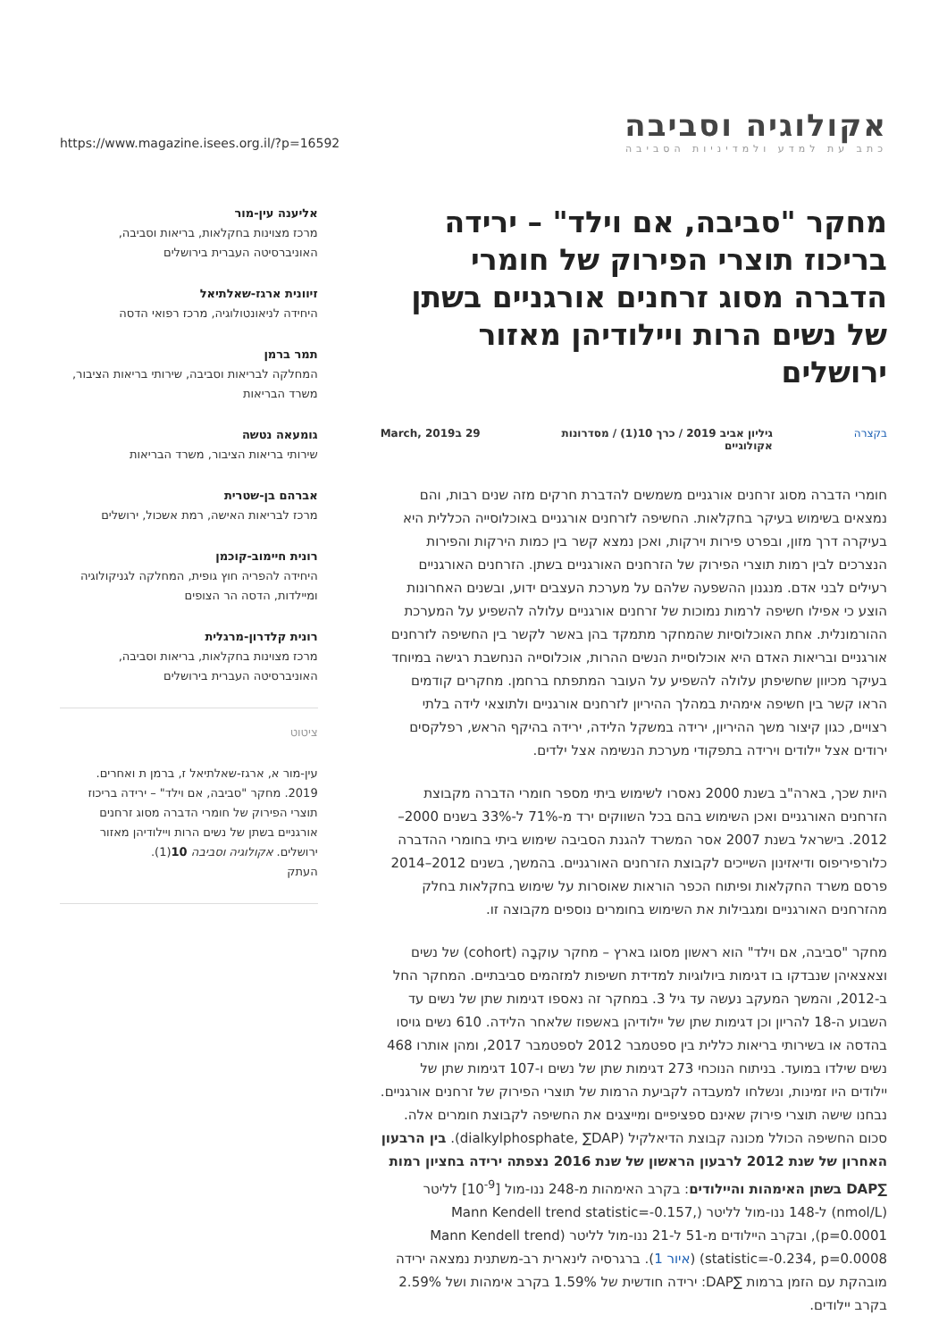אקולוגיה וסביבה
כתב עת למדע ולמדיניות הסביבה
https://www.magazine.isees.org.il/?p=16592
מחקר "סביבה, אם וילד" – ירידה בריכוז תוצרי הפירוק של חומרי הדברה מסוג זרחנים אורגניים בשתן של נשים הרות ויילודיהן מאזור ירושלים
בקצרה גיליון אביב 2019 / כרך 10(1) / מסדרונות
אקולוגיים 29 בMarch, 2019
חומרי הדברה מסוג זרחנים אורגניים משמשים להדברת חרקים מזה שנים רבות, והם נמצאים בשימוש בעיקר בחקלאות. החשיפה לזרחנים אורגניים באוכלוסייה הכללית היא בעיקרה דרך מזון, ובפרט פירות וירקות, ואכן נמצא קשר בין כמות הירקות והפירות הנצרכים לבין רמות תוצרי הפירוק של הזרחנים האורגניים בשתן. הזרחנים האורגניים רעילים לבני אדם. מנגנון ההשפעה שלהם על מערכת העצבים ידוע, ובשנים האחרונות הוצע כי אפילו חשיפה לרמות נמוכות של זרחנים אורגניים עלולה להשפיע על המערכת ההורמונלית. אחת האוכלוסיות שהמחקר מתמקד בהן באשר לקשר בין החשיפה לזרחנים אורגניים ובריאות האדם היא אוכלוסיית הנשים ההרות, אוכלוסייה הנחשבת רגישה במיוחד בעיקר מכיוון שחשיפתן עלולה להשפיע על העובר המתפתח ברחמן. מחקרים קודמים הראו קשר בין חשיפה אימהית במהלך ההיריון לזרחנים אורגניים ולתוצאי לידה בלתי רצויים, כגון קיצור משך ההיריון, ירידה במשקל הלידה, ירידה בהיקף הראש, רפלקסים ירודים אצל יילודים וירידה בתפקודי מערכת הנשימה אצל ילדים.
היות שכך, בארה"ב בשנת 2000 נאסרו לשימוש ביתי מספר חומרי הדברה מקבוצת הזרחנים האורגניים ואכן השימוש בהם בכל השווקים ירד מ-71% ל-33% בשנים 2000–2012. בישראל בשנת 2007 אסר המשרד להגנת הסביבה שימוש ביתי בחומרי ההדברה כלורפיריפוס ודיאזינון השייכים לקבוצת הזרחנים האורגניים. בהמשך, בשנים 2012–2014 פרסם משרד החקלאות ופיתוח הכפר הוראות שאוסרות על שימוש בחקלאות בחלק מהזרחנים האורגניים ומגבילות את השימוש בחומרים נוספים מקבוצה זו.
מחקר "סביבה, אם וילד" הוא ראשון מסוגו בארץ – מחקר עוקבָה (cohort) של נשים וצאצאיהן שנבדקו בו דגימות ביולוגיות למדידת חשיפות למזהמים סביבתיים. המחקר החל ב-2012, והמשך המעקב נעשה עד גיל 3. במחקר זה נאספו דגימות שתן של נשים עד השבוע ה-18 להריון וכן דגימות שתן של יילודיהן באשפוז שלאחר הלידה. 610 נשים גויסו בהדסה או בשירותי בריאות כללית בין ספטמבר 2012 לספטמבר 2017, ומהן אותרו 468 נשים שילדו במועד. בניתוח הנוכחי 273 דגימות שתן של נשים ו-107 דגימות שתן של יילודים היו זמינות, ונשלחו למעבדה לקביעת הרמות של תוצרי הפירוק של זרחנים אורגניים. נבחנו שישה תוצרי פירוק שאינם ספציפיים ומייצגים את החשיפה לקבוצת חומרים אלה. סכום החשיפה הכולל מכונה קבוצת הדיאלקיל (dialkylphosphate, ∑DAP). בין הרבעון האחרון של שנת 2012 לרבעון הראשון של שנת 2016 נצפתה ירידה בחציון רמות ∑DAP בשתן האימהות והיילודים: בקרב האימהות מ-248 ננו-מול [10<sup>-9</sup>] לליטר (nmol/L) ל-148 ננו-מול לליטר (Mann Kendell trend statistic=-0.157, p=0.0001), ובקרב היילודים מ-51 ל-21 ננו-מול לליטר (Mann Kendell trend statistic=-0.234, p=0.0008) (איור 1). ברגרסיה לינארית רב-משתנית נמצאה ירידה מובהקת עם הזמן ברמות ∑DAP: ירידה חודשית של 1.59% בקרב אימהות ושל 2.59% בקרב יילודים.
אליענה עין-מור
מרכז מצוינות בחקלאות, בריאות וסביבה, האוניברסיטה העברית בירושלים
זיוונית ארגז-שאלתיאל
היחידה לניאונטולוגיה, מרכז רפואי הדסה
תמר ברמן
המחלקה לבריאות וסביבה, שירותי בריאות הציבור, משרד הבריאות
גומעאה נטשה
שירותי בריאות הציבור, משרד הבריאות
אברהם בן-שטרית
מרכז לבריאות האישה, רמת אשכול, ירושלים
רונית חיימוב-קוכמן
היחידה להפריה חוץ גופית, המחלקה לגניקולוגיה ומיילדות, הדסה הר הצופים
רונית קלדרון-מרגלית
מרכז מצוינות בחקלאות, בריאות וסביבה, האוניברסיטה העברית בירושלים
ציטוט
עין-מור א, ארגז-שאלתיאל ז, ברמן ת ואחרים. 2019. מחקר "סביבה, אם וילד" – ירידה בריכוז תוצרי הפירוק של חומרי הדברה מסוג זרחנים אורגניים בשתן של נשים הרות ויילודיהן מאזור ירושלים. אקולוגיה וסביבה 10(1).
העתק